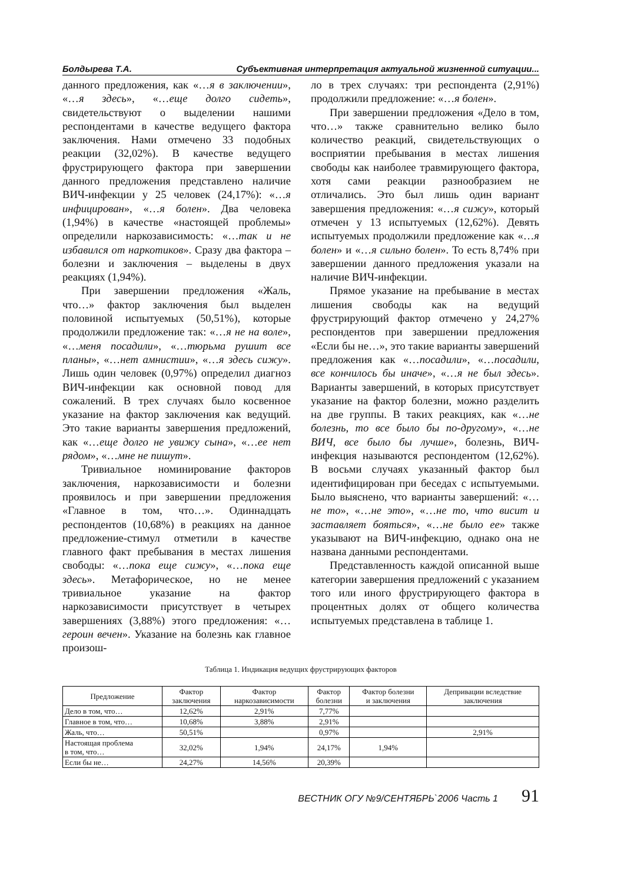Болдырева Т.А. Субъективная интерпретация актуальной жизненной ситуации...
данного предложения, как «…я в заключении», «…я здесь», «…еще долго сидеть», свидетельствуют о выделении нашими респондентами в качестве ведущего фактора заключения. Нами отмечено 33 подобных реакции (32,02%). В качестве ведущего фрустрирующего фактора при завершении данного предложения представлено наличие ВИЧ-инфекции у 25 человек (24,17%): «…я инфицирован», «…я болен». Два человека (1,94%) в качестве «настоящей проблемы» определили наркозависимость: «…так и не избавился от наркотиков». Сразу два фактора – болезни и заключения – выделены в двух реакциях (1,94%).
При завершении предложения «Жаль, что…» фактор заключения был выделен половиной испытуемых (50,51%), которые продолжили предложение так: «…я не на воле», «…меня посадили», «…тюрьма рушит все планы», «…нет амнистии», «…я здесь сижу». Лишь один человек (0,97%) определил диагноз ВИЧ-инфекции как основной повод для сожалений. В трех случаях было косвенное указание на фактор заключения как ведущий. Это такие варианты завершения предложений, как «…еще долго не увижу сына», «…ее нет рядом», «…мне не пишут».
Тривиальное номинирование факторов заключения, наркозависимости и болезни проявилось и при завершении предложения «Главное в том, что…». Одиннадцать респондентов (10,68%) в реакциях на данное предложение-стимул отметили в качестве главного факт пребывания в местах лишения свободы: «…пока еще сижу», «…пока еще здесь». Метафорическое, но не менее тривиальное указание на фактор наркозависимости присутствует в четырех завершениях (3,88%) этого предложения: «…героин вечен». Указание на болезнь как главное произош-
ло в трех случаях: три респондента (2,91%) продолжили предложение: «…я болен».
При завершении предложения «Дело в том, что…» также сравнительно велико было количество реакций, свидетельствующих о восприятии пребывания в местах лишения свободы как наиболее травмирующего фактора, хотя сами реакции разнообразием не отличались. Это был лишь один вариант завершения предложения: «…я сижу», который отмечен у 13 испытуемых (12,62%). Девять испытуемых продолжили предложение как «…я болен» и «…я сильно болен». То есть 8,74% при завершении данного предложения указали на наличие ВИЧ-инфекции.
Прямое указание на пребывание в местах лишения свободы как на ведущий фрустрирующий фактор отмечено у 24,27% респондентов при завершении предложения «Если бы не…», это такие варианты завершений предложения как «…посадили», «…посадили, все кончилось бы иначе», «…я не был здесь». Варианты завершений, в которых присутствует указание на фактор болезни, можно разделить на две группы. В таких реакциях, как «…не болезнь, то все было бы по-другому», «…не ВИЧ, все было бы лучше», болезнь, ВИЧ-инфекция называются респондентом (12,62%). В восьми случаях указанный фактор был идентифицирован при беседах с испытуемыми. Было выяснено, что варианты завершений: «…не то», «…не это», «…не то, что висит и заставляет бояться», «…не было ее» также указывают на ВИЧ-инфекцию, однако она не названа данными респондентами.
Представленность каждой описанной выше категории завершения предложений с указанием того или иного фрустрирующего фактора в процентных долях от общего количества испытуемых представлена в таблице 1.
Таблица 1. Индикация ведущих фрустрирующих факторов
| Предложение | Фактор заключения | Фактор наркозависимости | Фактор болезни | Фактор болезни и заключения | Депривации вследствие заключения |
| --- | --- | --- | --- | --- | --- |
| Дело в том, что… | 12,62% | 2,91% | 7,77% | | |
| Главное в том, что… | 10,68% | 3,88% | 2,91% | | |
| Жаль, что… | 50,51% | | 0,97% | | 2,91% |
| Настоящая проблема в том, что… | 32,02% | 1,94% | 24,17% | 1,94% | |
| Если бы не… | 24,27% | 14,56% | 20,39% | | |
ВЕСТНИК ОГУ №9/СЕНТЯБРЬ`2006 Часть 1 91